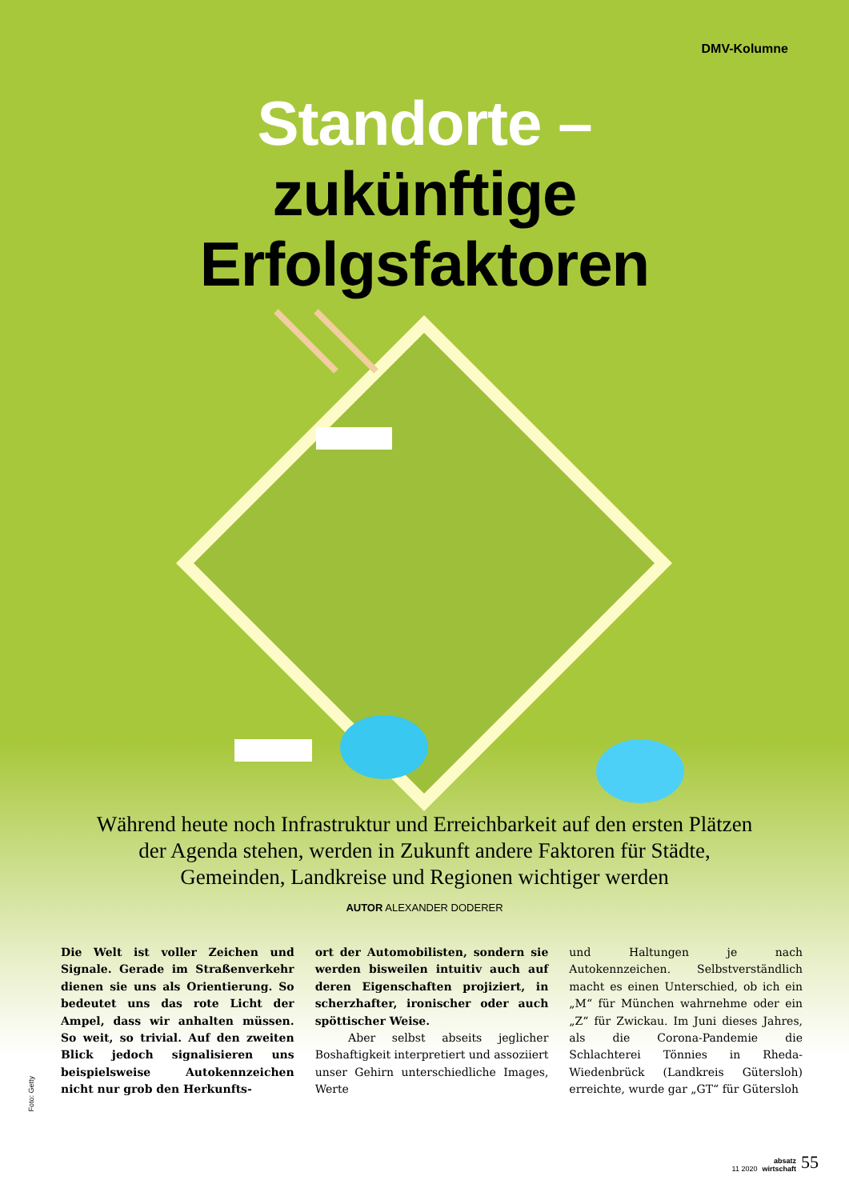DMV-Kolumne
Standorte –
zukünftige
Erfolgsfaktoren
Während heute noch Infrastruktur und Erreichbarkeit auf den ersten Plätzen der Agenda stehen, werden in Zukunft andere Faktoren für Städte, Gemeinden, Landkreise und Regionen wichtiger werden
AUTOR ALEXANDER DODERER
Die Welt ist voller Zeichen und Signale. Gerade im Straßenverkehr dienen sie uns als Orientierung. So bedeutet uns das rote Licht der Ampel, dass wir anhalten müssen. So weit, so trivial. Auf den zweiten Blick jedoch signalisieren uns beispielsweise Autokennzeichen nicht nur grob den Herkunfts-
ort der Automobilisten, sondern sie werden bisweilen intuitiv auch auf deren Eigenschaften projiziert, in scherzhafter, ironischer oder auch spöttischer Weise.
Aber selbst abseits jeglicher Boshaftigkeit interpretiert und assoziiert unser Gehirn unterschiedliche Images, Werte
und Haltungen je nach Autokennzeichen. Selbstverständlich macht es einen Unterschied, ob ich ein „M“ für München wahrnehme oder ein „Z“ für Zwickau. Im Juni dieses Jahres, als die Corona-Pandemie die Schlachterei Tönnies in Rheda-Wiedenbrück (Landkreis Gütersloh) erreichte, wurde gar „GT“ für Gütersloh
Foto: Getty
11 2020 absatz
wirtschaft 55